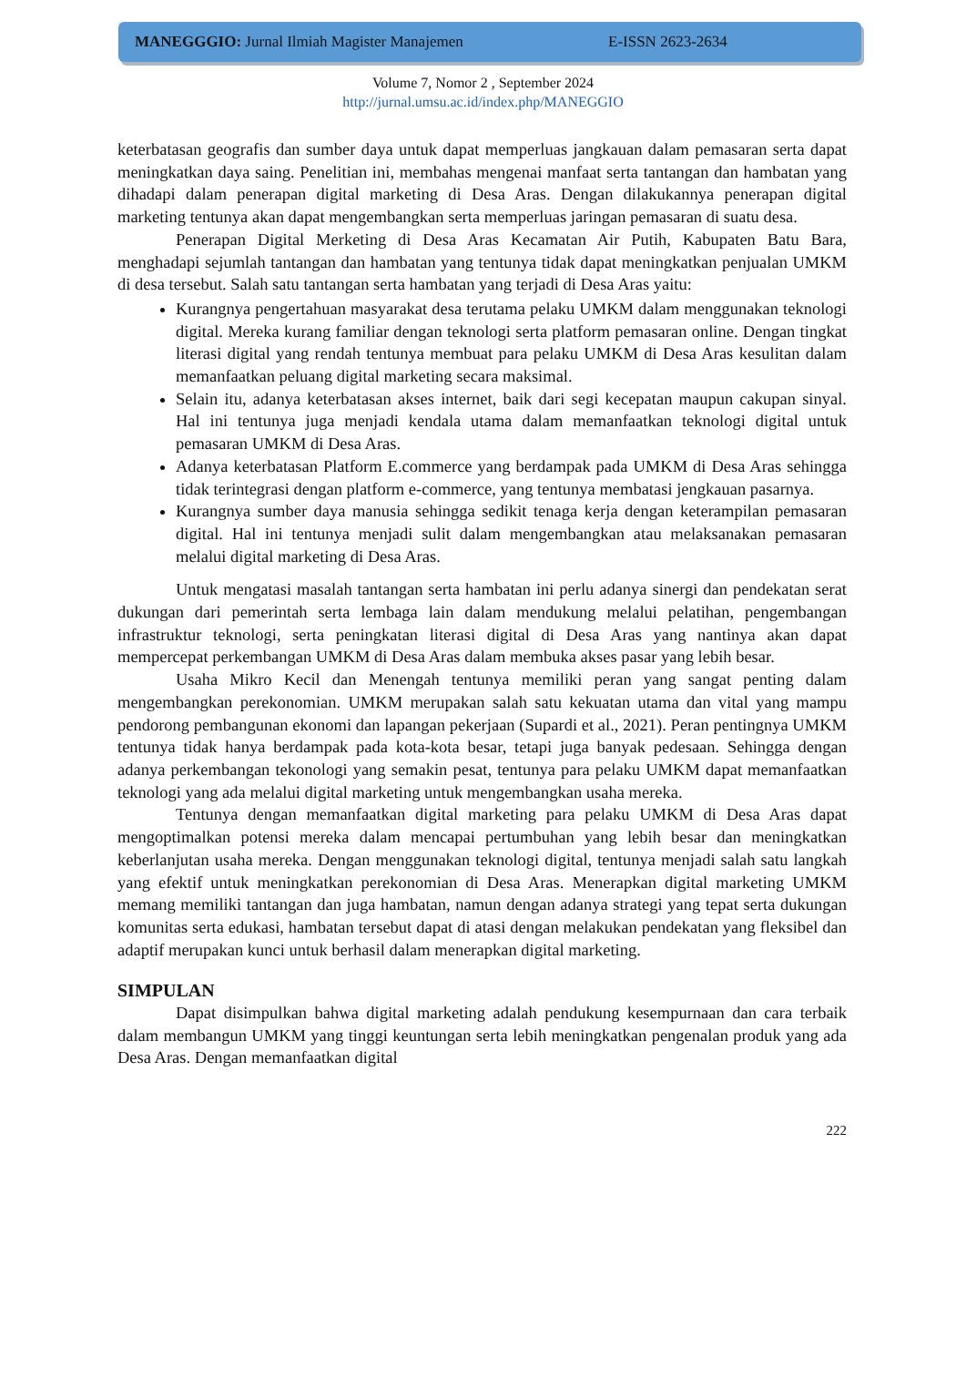MANEGGGIO: Jurnal Ilmiah Magister Manajemen E-ISSN 2623-2634
Volume 7, Nomor 2 , September 2024
http://jurnal.umsu.ac.id/index.php/MANEGGIO
keterbatasan geografis dan sumber daya untuk dapat memperluas jangkauan dalam pemasaran serta dapat meningkatkan daya saing. Penelitian ini, membahas mengenai manfaat serta tantangan dan hambatan yang dihadapi dalam penerapan digital marketing di Desa Aras. Dengan dilakukannya penerapan digital marketing tentunya akan dapat mengembangkan serta memperluas jaringan pemasaran di suatu desa.
Penerapan Digital Merketing di Desa Aras Kecamatan Air Putih, Kabupaten Batu Bara, menghadapi sejumlah tantangan dan hambatan yang tentunya tidak dapat meningkatkan penjualan UMKM di desa tersebut. Salah satu tantangan serta hambatan yang terjadi di Desa Aras yaitu:
Kurangnya pengertahuan masyarakat desa terutama pelaku UMKM dalam menggunakan teknologi digital. Mereka kurang familiar dengan teknologi serta platform pemasaran online. Dengan tingkat literasi digital yang rendah tentunya membuat para pelaku UMKM di Desa Aras kesulitan dalam memanfaatkan peluang digital marketing secara maksimal.
Selain itu, adanya keterbatasan akses internet, baik dari segi kecepatan maupun cakupan sinyal. Hal ini tentunya juga menjadi kendala utama dalam memanfaatkan teknologi digital untuk pemasaran UMKM di Desa Aras.
Adanya keterbatasan Platform E.commerce yang berdampak pada UMKM di Desa Aras sehingga tidak terintegrasi dengan platform e-commerce, yang tentunya membatasi jengkauan pasarnya.
Kurangnya sumber daya manusia sehingga sedikit tenaga kerja dengan keterampilan pemasaran digital. Hal ini tentunya menjadi sulit dalam mengembangkan atau melaksanakan pemasaran melalui digital marketing di Desa Aras.
Untuk mengatasi masalah tantangan serta hambatan ini perlu adanya sinergi dan pendekatan serat dukungan dari pemerintah serta lembaga lain dalam mendukung melalui pelatihan, pengembangan infrastruktur teknologi, serta peningkatan literasi digital di Desa Aras yang nantinya akan dapat mempercepat perkembangan UMKM di Desa Aras dalam membuka akses pasar yang lebih besar.
Usaha Mikro Kecil dan Menengah tentunya memiliki peran yang sangat penting dalam mengembangkan perekonomian. UMKM merupakan salah satu kekuatan utama dan vital yang mampu pendorong pembangunan ekonomi dan lapangan pekerjaan (Supardi et al., 2021). Peran pentingnya UMKM tentunya tidak hanya berdampak pada kota-kota besar, tetapi juga banyak pedesaan. Sehingga dengan adanya perkembangan tekonologi yang semakin pesat, tentunya para pelaku UMKM dapat memanfaatkan teknologi yang ada melalui digital marketing untuk mengembangkan usaha mereka.
Tentunya dengan memanfaatkan digital marketing para pelaku UMKM di Desa Aras dapat mengoptimalkan potensi mereka dalam mencapai pertumbuhan yang lebih besar dan meningkatkan keberlanjutan usaha mereka. Dengan menggunakan teknologi digital, tentunya menjadi salah satu langkah yang efektif untuk meningkatkan perekonomian di Desa Aras. Menerapkan digital marketing UMKM memang memiliki tantangan dan juga hambatan, namun dengan adanya strategi yang tepat serta dukungan komunitas serta edukasi, hambatan tersebut dapat di atasi dengan melakukan pendekatan yang fleksibel dan adaptif merupakan kunci untuk berhasil dalam menerapkan digital marketing.
SIMPULAN
Dapat disimpulkan bahwa digital marketing adalah pendukung kesempurnaan dan cara terbaik dalam membangun UMKM yang tinggi keuntungan serta lebih meningkatkan pengenalan produk yang ada Desa Aras. Dengan memanfaatkan digital
222